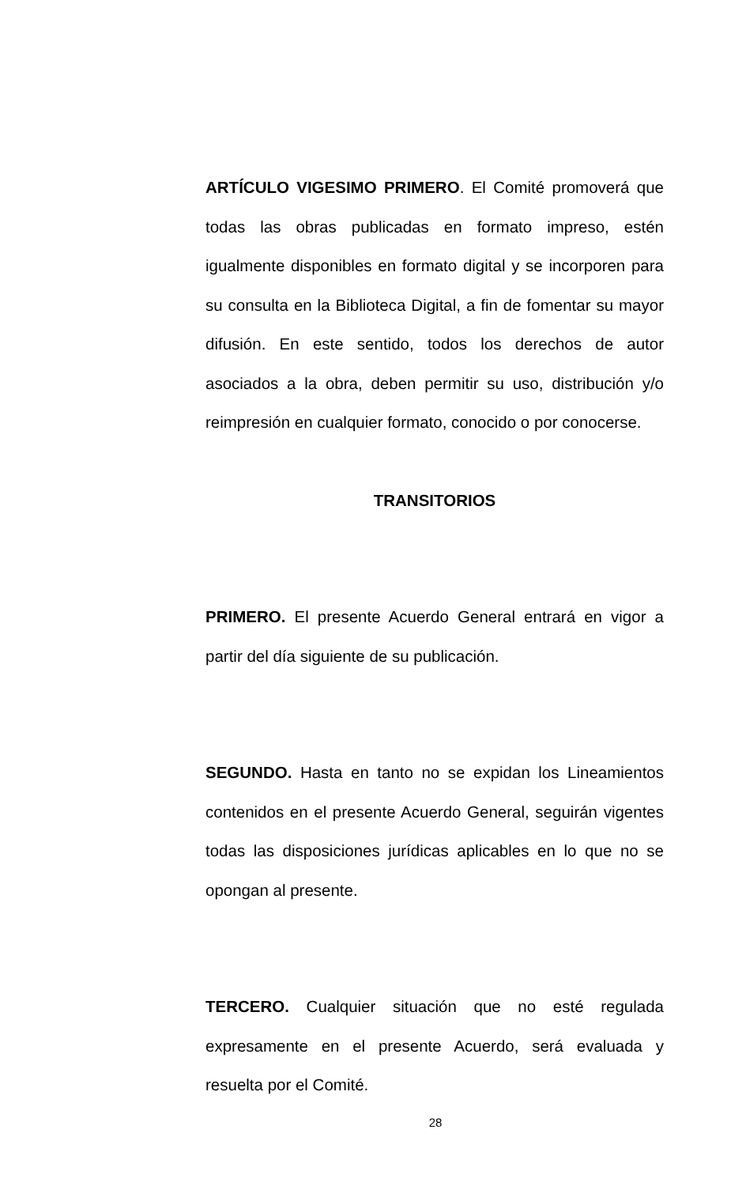ARTÍCULO VIGESIMO PRIMERO. El Comité promoverá que todas las obras publicadas en formato impreso, estén igualmente disponibles en formato digital y se incorporen para su consulta en la Biblioteca Digital, a fin de fomentar su mayor difusión. En este sentido, todos los derechos de autor asociados a la obra, deben permitir su uso, distribución y/o reimpresión en cualquier formato, conocido o por conocerse.
TRANSITORIOS
PRIMERO. El presente Acuerdo General entrará en vigor a partir del día siguiente de su publicación.
SEGUNDO. Hasta en tanto no se expidan los Lineamientos contenidos en el presente Acuerdo General, seguirán vigentes todas las disposiciones jurídicas aplicables en lo que no se opongan al presente.
TERCERO. Cualquier situación que no esté regulada expresamente en el presente Acuerdo, será evaluada y resuelta por el Comité.
28